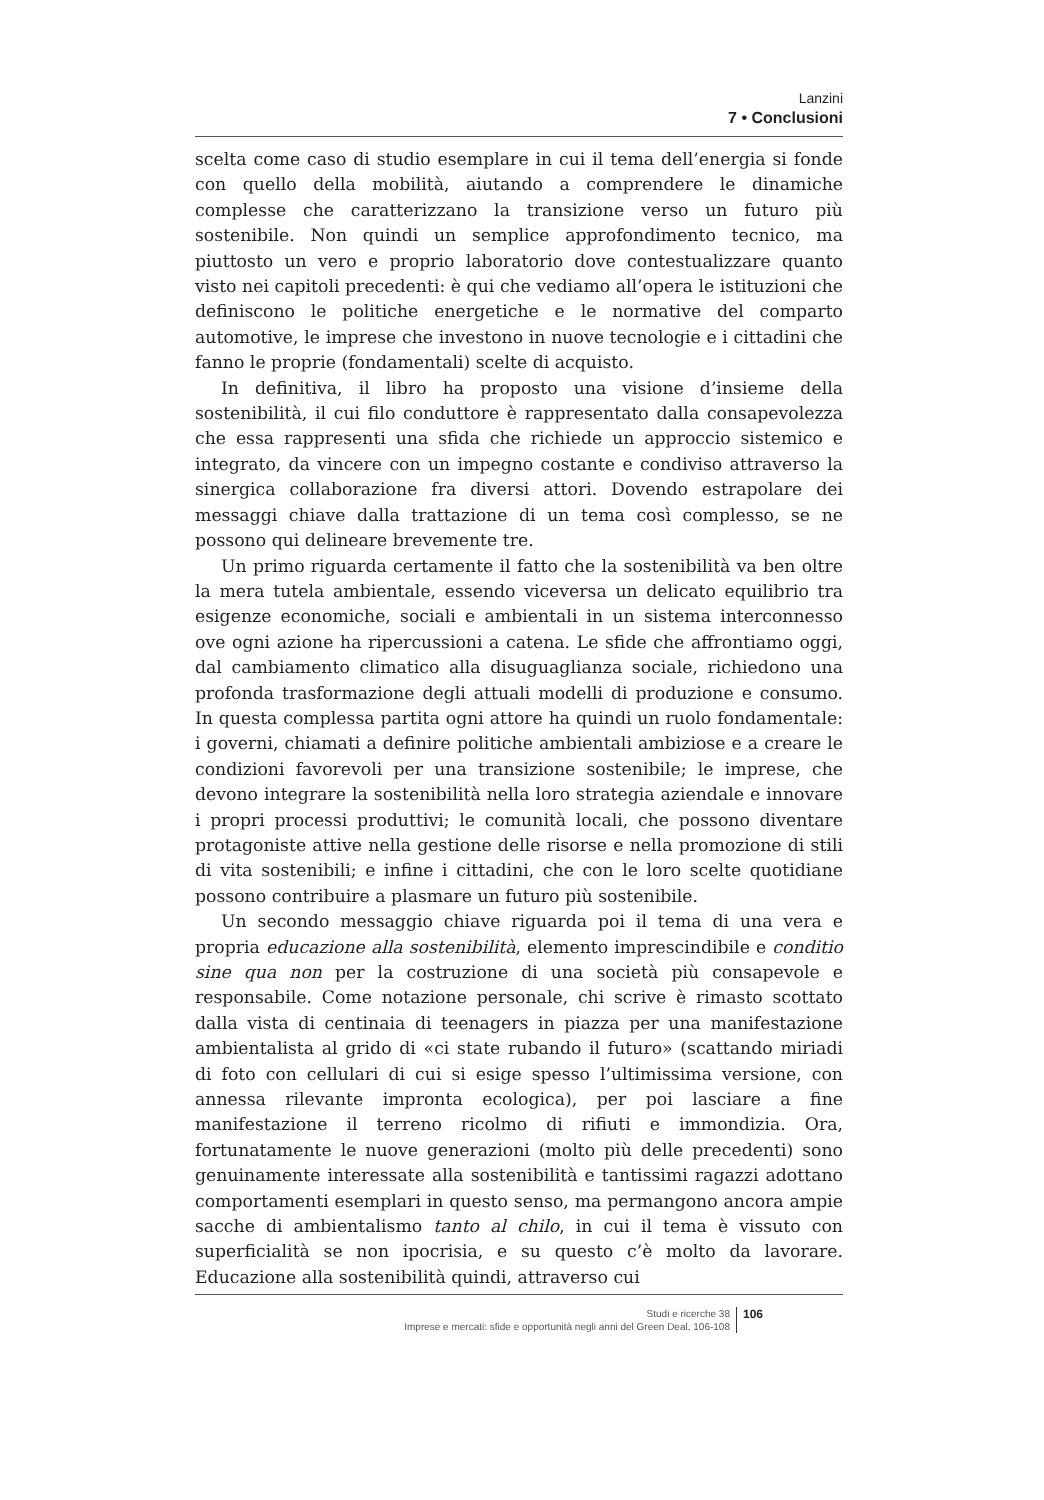Lanzini
7 • Conclusioni
scelta come caso di studio esemplare in cui il tema dell’energia si fonde con quello della mobilità, aiutando a comprendere le dinamiche complesse che caratterizzano la transizione verso un futuro più sostenibile. Non quindi un semplice approfondimento tecnico, ma piuttosto un vero e proprio laboratorio dove contestualizzare quanto visto nei capitoli precedenti: è qui che vediamo all’opera le istituzioni che definiscono le politiche energetiche e le normative del comparto automotive, le imprese che investono in nuove tecnologie e i cittadini che fanno le proprie (fondamentali) scelte di acquisto.
In definitiva, il libro ha proposto una visione d’insieme della sostenibilità, il cui filo conduttore è rappresentato dalla consapevolezza che essa rappresenti una sfida che richiede un approccio sistemico e integrato, da vincere con un impegno costante e condiviso attraverso la sinergica collaborazione fra diversi attori. Dovendo estrapolare dei messaggi chiave dalla trattazione di un tema così complesso, se ne possono qui delineare brevemente tre.
Un primo riguarda certamente il fatto che la sostenibilità va ben oltre la mera tutela ambientale, essendo viceversa un delicato equilibrio tra esigenze economiche, sociali e ambientali in un sistema interconnesso ove ogni azione ha ripercussioni a catena. Le sfide che affrontiamo oggi, dal cambiamento climatico alla disuguaglianza sociale, richiedono una profonda trasformazione degli attuali modelli di produzione e consumo. In questa complessa partita ogni attore ha quindi un ruolo fondamentale: i governi, chiamati a definire politiche ambientali ambiziose e a creare le condizioni favorevoli per una transizione sostenibile; le imprese, che devono integrare la sostenibilità nella loro strategia aziendale e innovare i propri processi produttivi; le comunità locali, che possono diventare protagoniste attive nella gestione delle risorse e nella promozione di stili di vita sostenibili; e infine i cittadini, che con le loro scelte quotidiane possono contribuire a plasmare un futuro più sostenibile.
Un secondo messaggio chiave riguarda poi il tema di una vera e propria educazione alla sostenibilità, elemento imprescindibile e conditio sine qua non per la costruzione di una società più consapevole e responsabile. Come notazione personale, chi scrive è rimasto scottato dalla vista di centinaia di teenagers in piazza per una manifestazione ambientalista al grido di «ci state rubando il futuro» (scattando miriadi di foto con cellulari di cui si esige spesso l’ultimissima versione, con annessa rilevante impronta ecologica), per poi lasciare a fine manifestazione il terreno ricolmo di rifiuti e immondizia. Ora, fortunatamente le nuove generazioni (molto più delle precedenti) sono genuinamente interessate alla sostenibilità e tantissimi ragazzi adottano comportamenti esemplari in questo senso, ma permangono ancora ampie sacche di ambientalismo tanto al chilo, in cui il tema è vissuto con superficialità se non ipocrisia, e su questo c’è molto da lavorare. Educazione alla sostenibilità quindi, attraverso cui
Studi e ricerche 38
Imprese e mercati: sfide e opportunità negli anni del Green Deal, 106-108
106